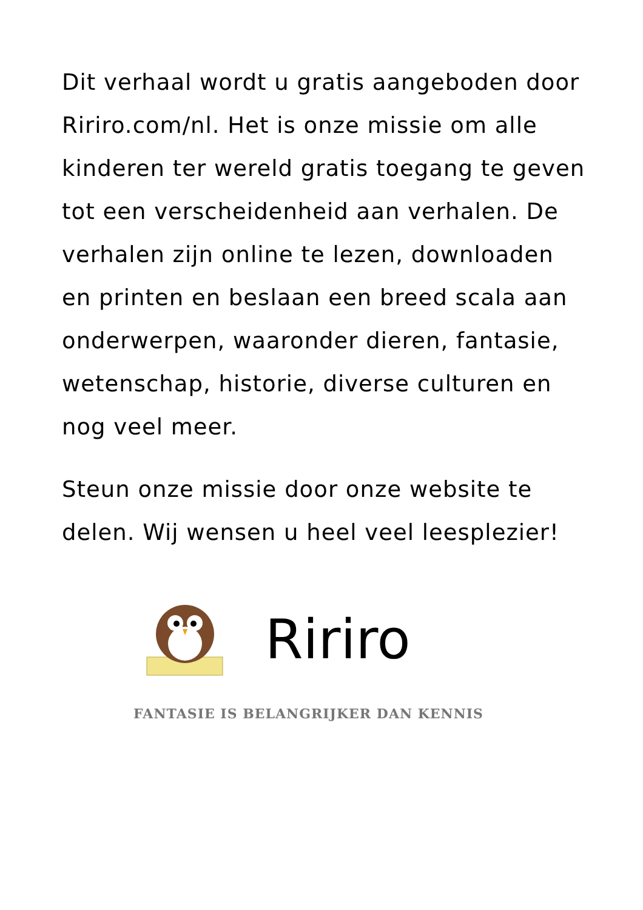Dit verhaal wordt u gratis aangeboden door Ririro.com/nl. Het is onze missie om alle kinderen ter wereld gratis toegang te geven tot een verscheidenheid aan verhalen. De verhalen zijn online te lezen, downloaden en printen en beslaan een breed scala aan onderwerpen, waaronder dieren, fantasie, wetenschap, historie, diverse culturen en nog veel meer.
Steun onze missie door onze website te delen. Wij wensen u heel veel leesplezier!
Ririro
FANTASIE IS BELANGRIJKER DAN KENNIS